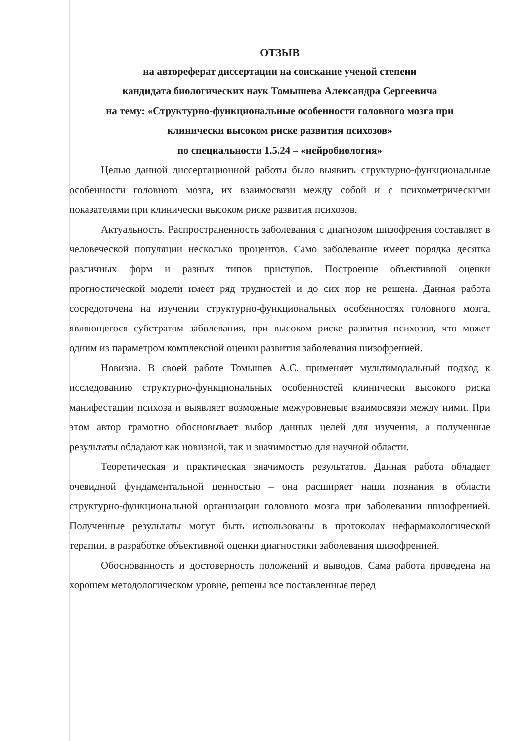ОТЗЫВ
на автореферат диссертации на соискание ученой степени
кандидата биологических наук Томышева Александра Сергеевича
на тему: «Структурно-функциональные особенности головного мозга при
клинически высоком риске развития психозов»
по специальности 1.5.24 – «нейробиология»
Целью данной диссертационной работы было выявить структурно-функциональные особенности головного мозга, их взаимосвязи между собой и с психометрическими показателями при клинически высоком риске развития психозов.
Актуальность. Распространенность заболевания с диагнозом шизофрения составляет в человеческой популяции несколько процентов. Само заболевание имеет порядка десятка различных форм и разных типов приступов. Построение объективной оценки прогностической модели имеет ряд трудностей и до сих пор не решена. Данная работа сосредоточена на изучении структурно-функциональных особенностях головного мозга, являющегося субстратом заболевания, при высоком риске развития психозов, что может одним из параметром комплексной оценки развития заболевания шизофренией.
Новизна. В своей работе Томышев А.С. применяет мультимодальный подход к исследованию структурно-функциональных особенностей клинически высокого риска манифестации психоза и выявляет возможные межуровневые взаимосвязи между ними. При этом автор грамотно обосновывает выбор данных целей для изучения, а полученные результаты обладают как новизной, так и значимостью для научной области.
Теоретическая и практическая значимость результатов. Данная работа обладает очевидной фундаментальной ценностью – она расширяет наши познания в области структурно-функциональной организации головного мозга при заболевании шизофренией. Полученные результаты могут быть использованы в протоколах нефармакологической терапии, в разработке объективной оценки диагностики заболевания шизофренией.
Обоснованность и достоверность положений и выводов. Сама работа проведена на хорошем методологическом уровне, решены все поставленные перед